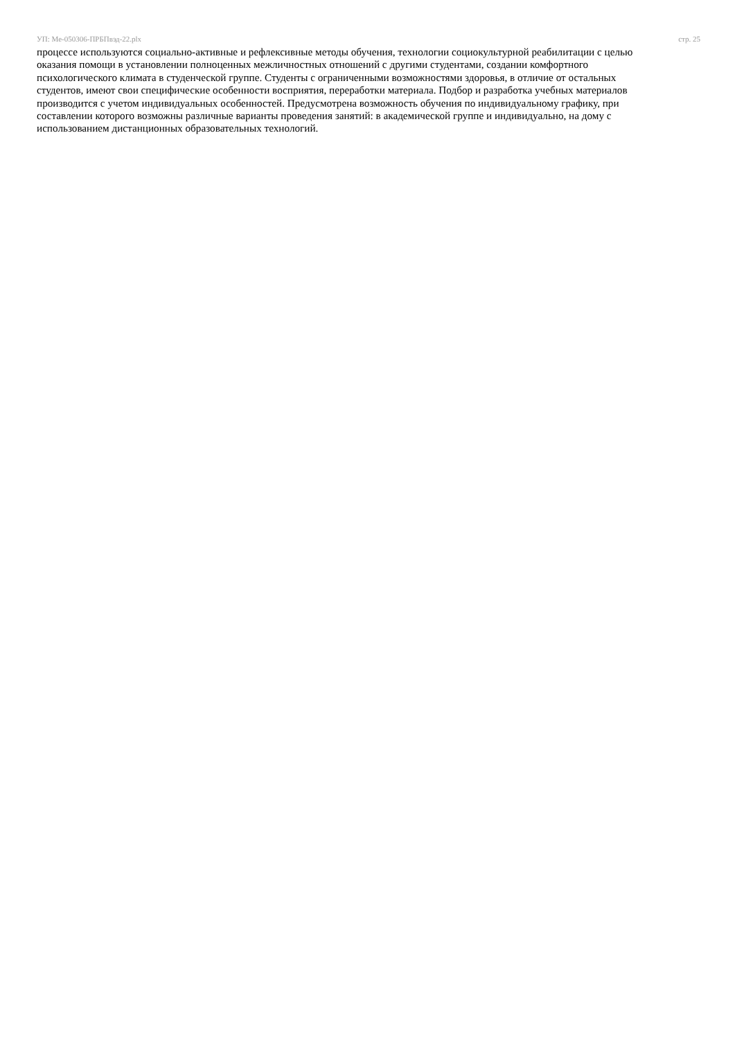УП: Ме-050306-ПРБПвэд-22.plx стр. 25
процессе используются социально-активные и рефлексивные методы обучения, технологии социокультурной реабилитации с целью оказания помощи в установлении полноценных межличностных отношений с другими студентами, создании комфортного психологического климата в студенческой группе. Студенты с ограниченными возможностями здоровья, в отличие от остальных студентов, имеют свои специфические особенности восприятия, переработки материала. Подбор и разработка учебных материалов производится с учетом индивидуальных особенностей. Предусмотрена возможность обучения по индивидуальному графику, при составлении которого возможны различные варианты проведения занятий: в академической группе и индивидуально, на дому с использованием дистанционных образовательных технологий.